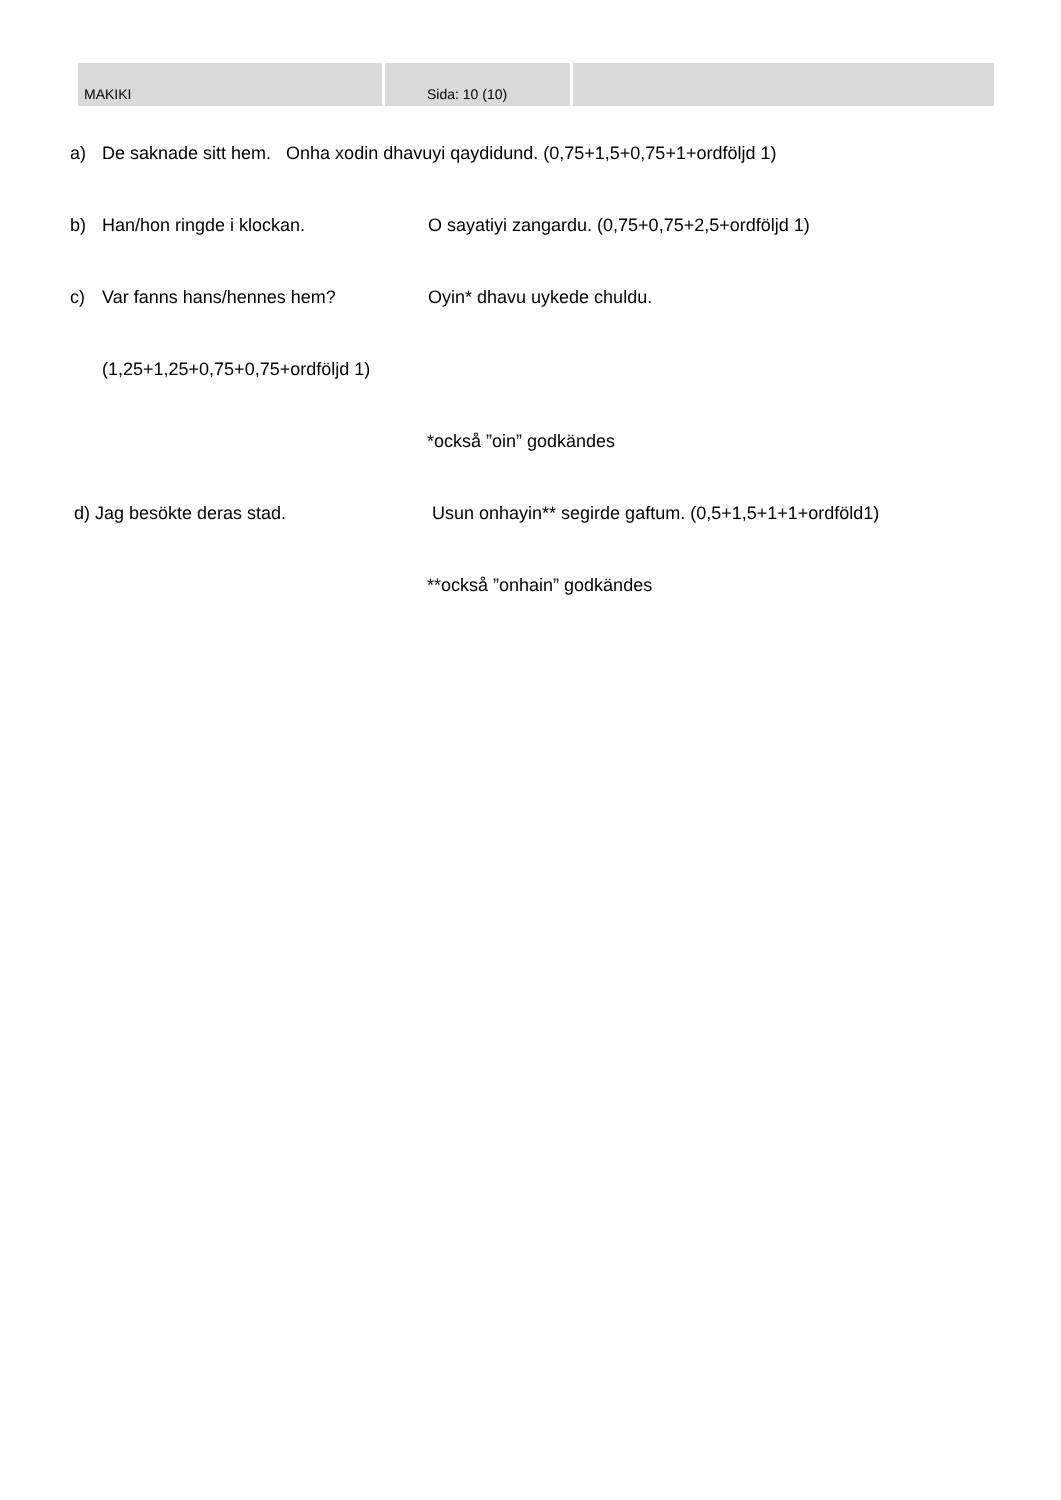MAKIKI Sida: 10 (10)
a) De saknade sitt hem. Onha xodin dhavuyi qaydidund. (0,75+1,5+0,75+1+ordföljd 1)
b) Han/hon ringde i klockan. O sayatiyi zangardu. (0,75+0,75+2,5+ordföljd 1)
c) Var fanns hans/hennes hem? Oyin* dhavu uykede chuldu.
(1,25+1,25+0,75+0,75+ordföljd 1)
*också ”oin” godkändes
d) Jag besökte deras stad. Usun onhayin** segirde gaftum. (0,5+1,5+1+1+ordföld1)
**också ”onhain” godkändes